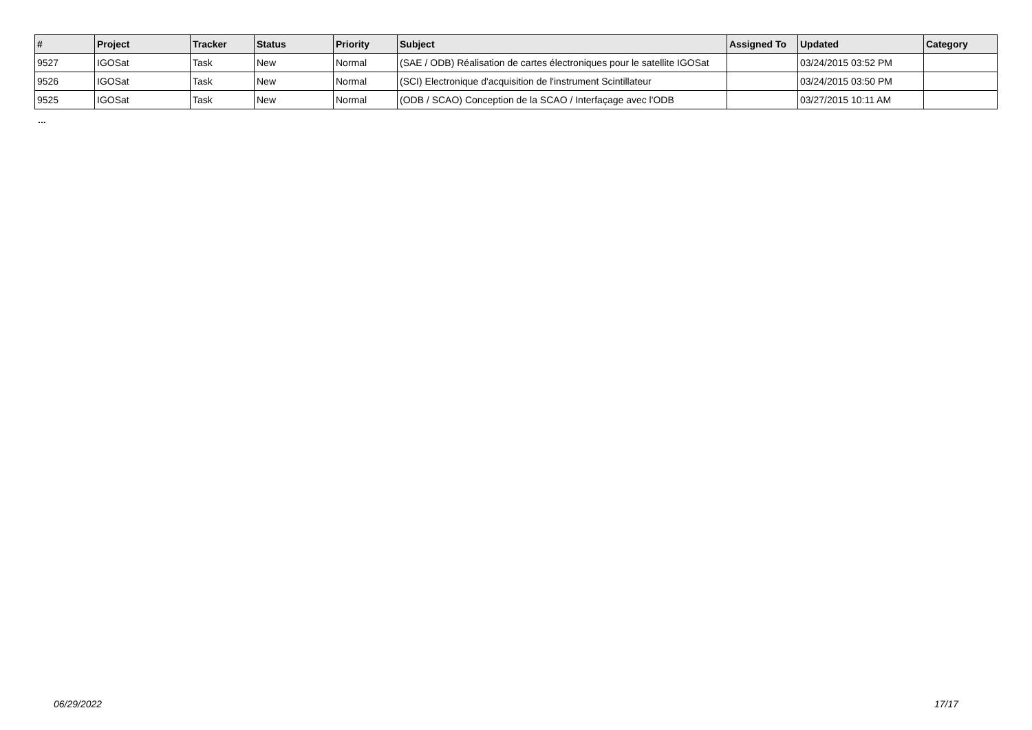| # | Project | Tracker | Status | Priority | Subject | Assigned To | Updated | Category |
| --- | --- | --- | --- | --- | --- | --- | --- | --- |
| 9527 | IGOSat | Task | New | Normal | (SAE / ODB) Réalisation de cartes électroniques pour le satellite IGOSat | | 03/24/2015 03:52 PM | |
| 9526 | IGOSat | Task | New | Normal | (SCI) Electronique d'acquisition de l'instrument Scintillateur | | 03/24/2015 03:50 PM | |
| 9525 | IGOSat | Task | New | Normal | (ODB / SCAO) Conception de la SCAO / Interfaçage avec l'ODB | | 03/27/2015 10:11 AM | |
...
06/29/2022 17/17